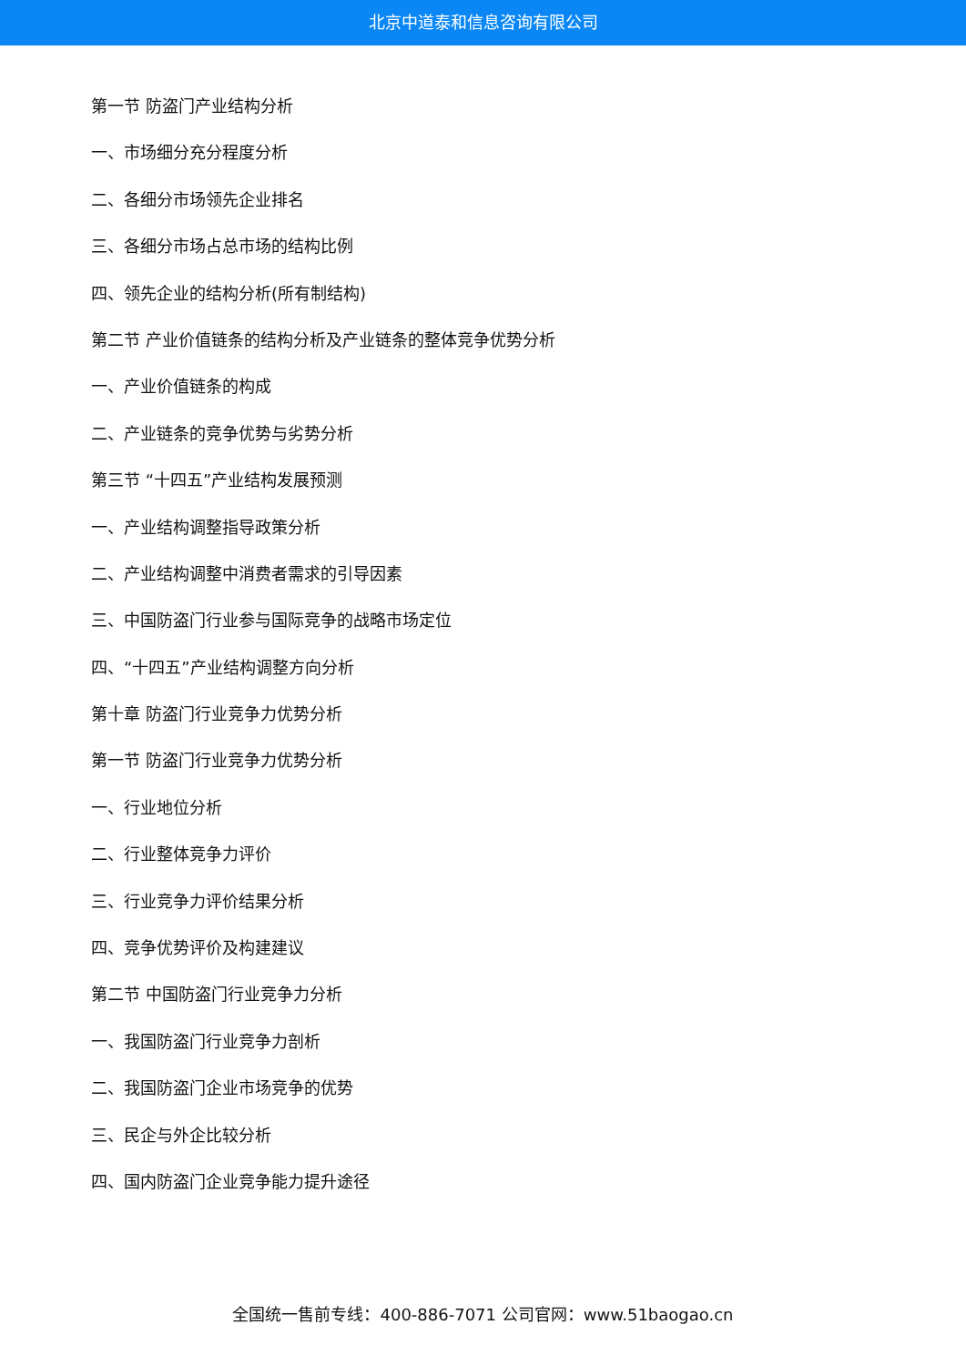北京中道泰和信息咨询有限公司
第一节 防盗门产业结构分析
一、市场细分充分程度分析
二、各细分市场领先企业排名
三、各细分市场占总市场的结构比例
四、领先企业的结构分析(所有制结构)
第二节 产业价值链条的结构分析及产业链条的整体竞争优势分析
一、产业价值链条的构成
二、产业链条的竞争优势与劣势分析
第三节 “十四五”产业结构发展预测
一、产业结构调整指导政策分析
二、产业结构调整中消费者需求的引导因素
三、中国防盗门行业参与国际竞争的战略市场定位
四、“十四五”产业结构调整方向分析
第十章 防盗门行业竞争力优势分析
第一节 防盗门行业竞争力优势分析
一、行业地位分析
二、行业整体竞争力评价
三、行业竞争力评价结果分析
四、竞争优势评价及构建建议
第二节 中国防盗门行业竞争力分析
一、我国防盗门行业竞争力剖析
二、我国防盗门企业市场竞争的优势
三、民企与外企比较分析
四、国内防盗门企业竞争能力提升途径
全国统一售前专线：400-886-7071 公司官网：www.51baogao.cn